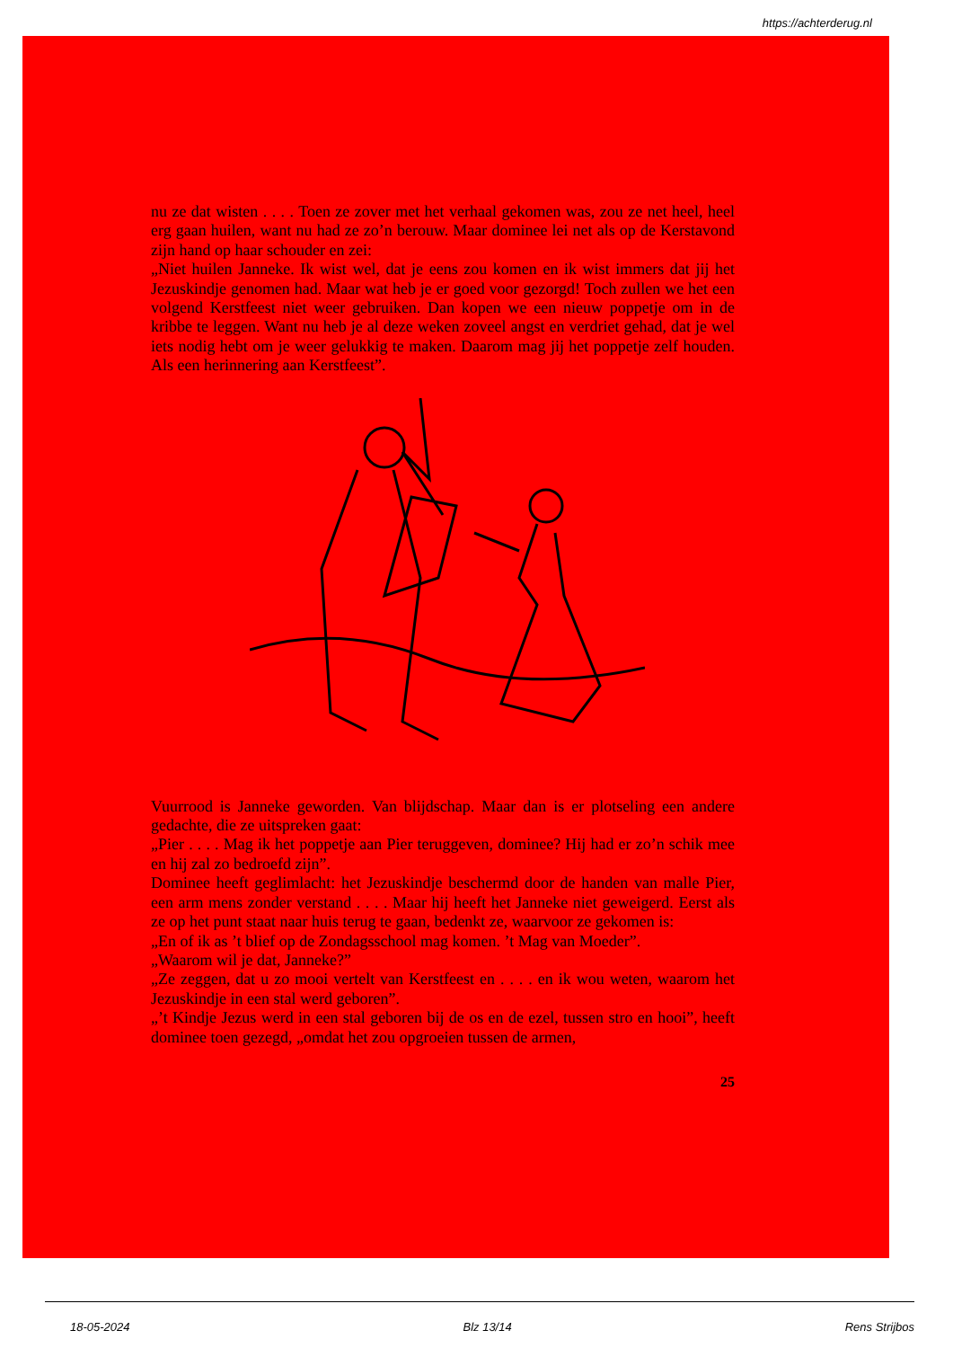https://achterderug.nl
nu ze dat wisten . . . . Toen ze zover met het verhaal gekomen was, zou ze net heel, heel erg gaan huilen, want nu had ze zo’n berouw. Maar dominee lei net als op de Kerstavond zijn hand op haar schouder en zei:
„Niet huilen Janneke. Ik wist wel, dat je eens zou komen en ik wist immers dat jij het Jezuskindje genomen had. Maar wat heb je er goed voor gezorgd! Toch zullen we het een volgend Kerstfeest niet weer gebruiken. Dan kopen we een nieuw poppetje om in de kribbe te leggen. Want nu heb je al deze weken zoveel angst en verdriet gehad, dat je wel iets nodig hebt om je weer gelukkig te maken. Daarom mag jij het poppetje zelf houden. Als een herinnering aan Kerstfeest”.
Vuurrood is Janneke geworden. Van blijdschap. Maar dan is er plotseling een andere gedachte, die ze uitspreken gaat:
„Pier . . . . Mag ik het poppetje aan Pier teruggeven, dominee? Hij had er zo’n schik mee en hij zal zo bedroefd zijn”.
Dominee heeft geglimlacht: het Jezuskindje beschermd door de handen van malle Pier, een arm mens zonder verstand . . . . Maar hij heeft het Janneke niet geweigerd. Eerst als ze op het punt staat naar huis terug te gaan, bedenkt ze, waarvoor ze gekomen is:
„En of ik as ’t blief op de Zondagsschool mag komen. ’t Mag van Moeder”.
„Waarom wil je dat, Janneke?”
„Ze zeggen, dat u zo mooi vertelt van Kerstfeest en . . . . en ik wou weten, waarom het Jezuskindje in een stal werd geboren”.
„’t Kindje Jezus werd in een stal geboren bij de os en de ezel, tussen stro en hooi”, heeft dominee toen gezegd, „omdat het zou opgroeien tussen de armen,
25
18-05-2024 Blz 13/14 Rens Strijbos